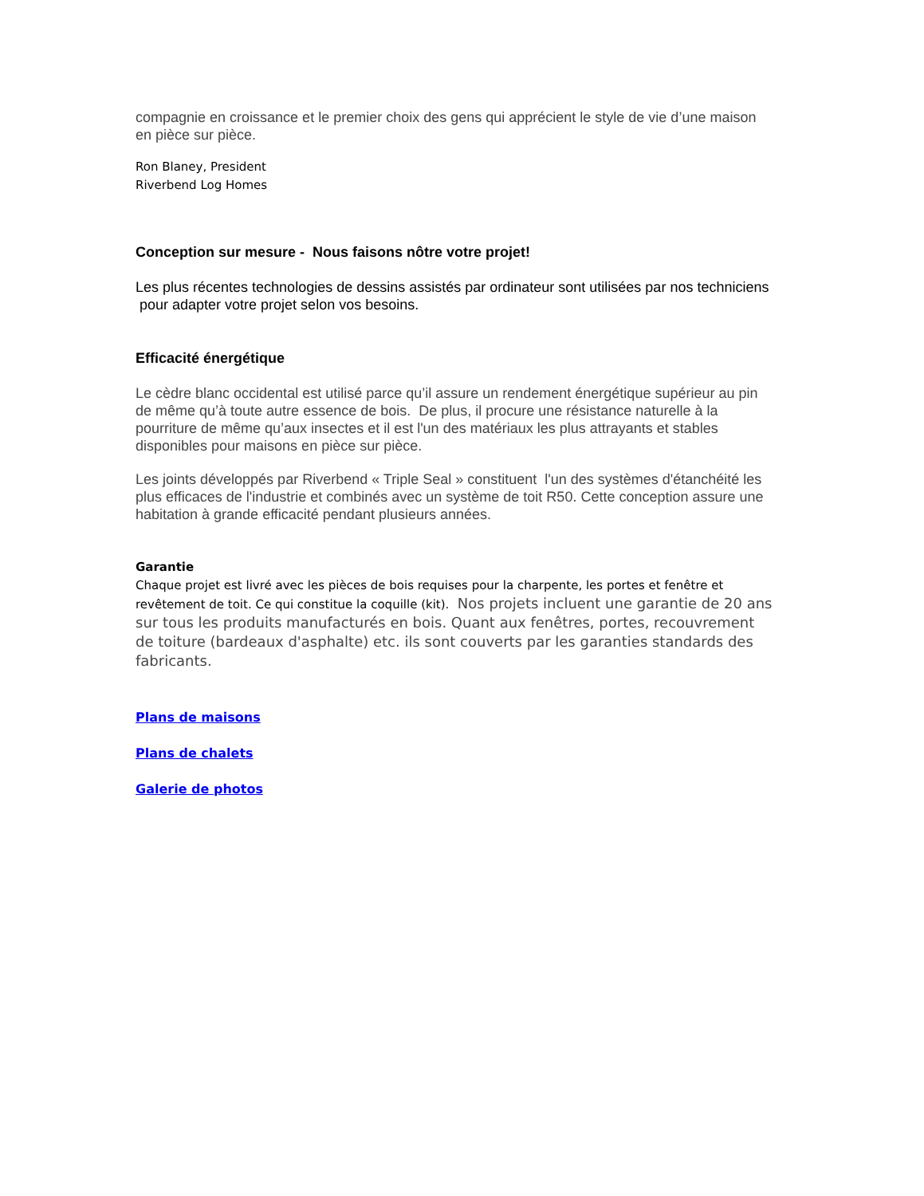compagnie en croissance et le premier choix des gens qui apprécient le style de vie d’une maison en pièce sur pièce.
Ron Blaney, President
Riverbend Log Homes
Conception sur mesure - Nous faisons nôtre votre projet!
Les plus récentes technologies de dessins assistés par ordinateur sont utilisées par nos techniciens pour adapter votre projet selon vos besoins.
Efficacité énergétique
Le cèdre blanc occidental est utilisé parce qu’il assure un rendement énergétique supérieur au pin de même qu’à toute autre essence de bois. De plus, il procure une résistance naturelle à la pourriture de même qu’aux insectes et il est l'un des matériaux les plus attrayants et stables disponibles pour maisons en pièce sur pièce.
Les joints développés par Riverbend « Triple Seal » constituent l'un des systèmes d'étanchéité les plus efficaces de l'industrie et combinés avec un système de toit R50. Cette conception assure une habitation à grande efficacité pendant plusieurs années.
Garantie
Chaque projet est livré avec les pièces de bois requises pour la charpente, les portes et fenêtre et revêtement de toit. Ce qui constitue la coquille (kit). Nos projets incluent une garantie de 20 ans sur tous les produits manufacturés en bois. Quant aux fenêtres, portes, recouvrement de toiture (bardeaux d'asphalte) etc. ils sont couverts par les garanties standards des fabricants.
Plans de maisons
Plans de chalets
Galerie de photos